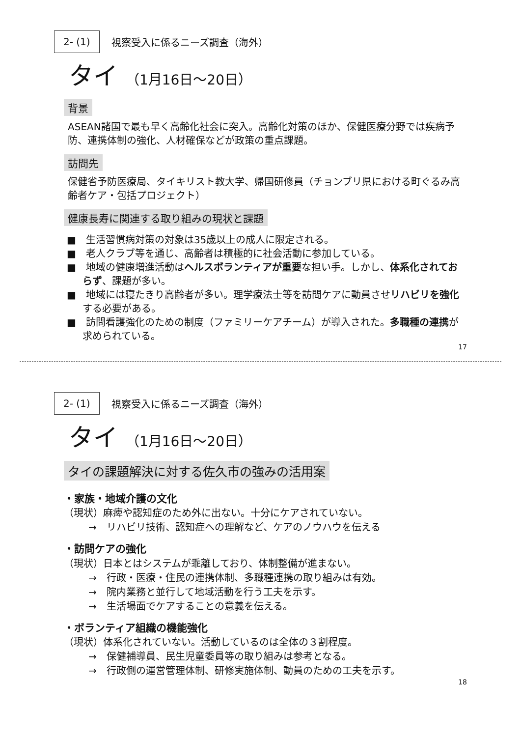2- (1)
視察受入に係るニーズ調査（海外）
タイ （1月16日～20日）
背景
ASEAN諸国で最も早く高齢化社会に突入。高齢化対策のほか、保健医療分野では疾病予防、連携体制の強化、人材確保などが政策の重点課題。
訪問先
保健省予防医療局、タイキリスト教大学、帰国研修員（チョンブリ県における町ぐるみ高齢者ケア・包括プロジェクト）
健康長寿に関連する取り組みの現状と課題
■　生活習慣病対策の対象は35歳以上の成人に限定される。
■　老人クラブ等を通じ、高齢者は積極的に社会活動に参加している。
■　地域の健康増進活動はヘルスボランティアが重要な担い手。しかし、体系化されておらず、課題が多い。
■　地域には寝たきり高齢者が多い。理学療法士等を訪問ケアに動員させリハビリを強化する必要がある。
■　訪問看護強化のための制度（ファミリーケアチーム）が導入された。多職種の連携が求められている。
17
2- (1)
視察受入に係るニーズ調査（海外）
タイ （1月16日～20日）
タイの課題解決に対する佐久市の強みの活用案
・家族・地域介護の文化
（現状）麻痺や認知症のため外に出ない。十分にケアされていない。
→　リハビリ技術、認知症への理解など、ケアのノウハウを伝える
・訪問ケアの強化
（現状）日本とはシステムが乖離しており、体制整備が進まない。
→　行政・医療・住民の連携体制、多職種連携の取り組みは有効。
→　院内業務と並行して地域活動を行う工夫を示す。
→　生活場面でケアすることの意義を伝える。
・ボランティア組織の機能強化
（現状）体系化されていない。活動しているのは全体の３割程度。
→　保健補導員、民生児童委員等の取り組みは参考となる。
→　行政側の運営管理体制、研修実施体制、動員のための工夫を示す。
18